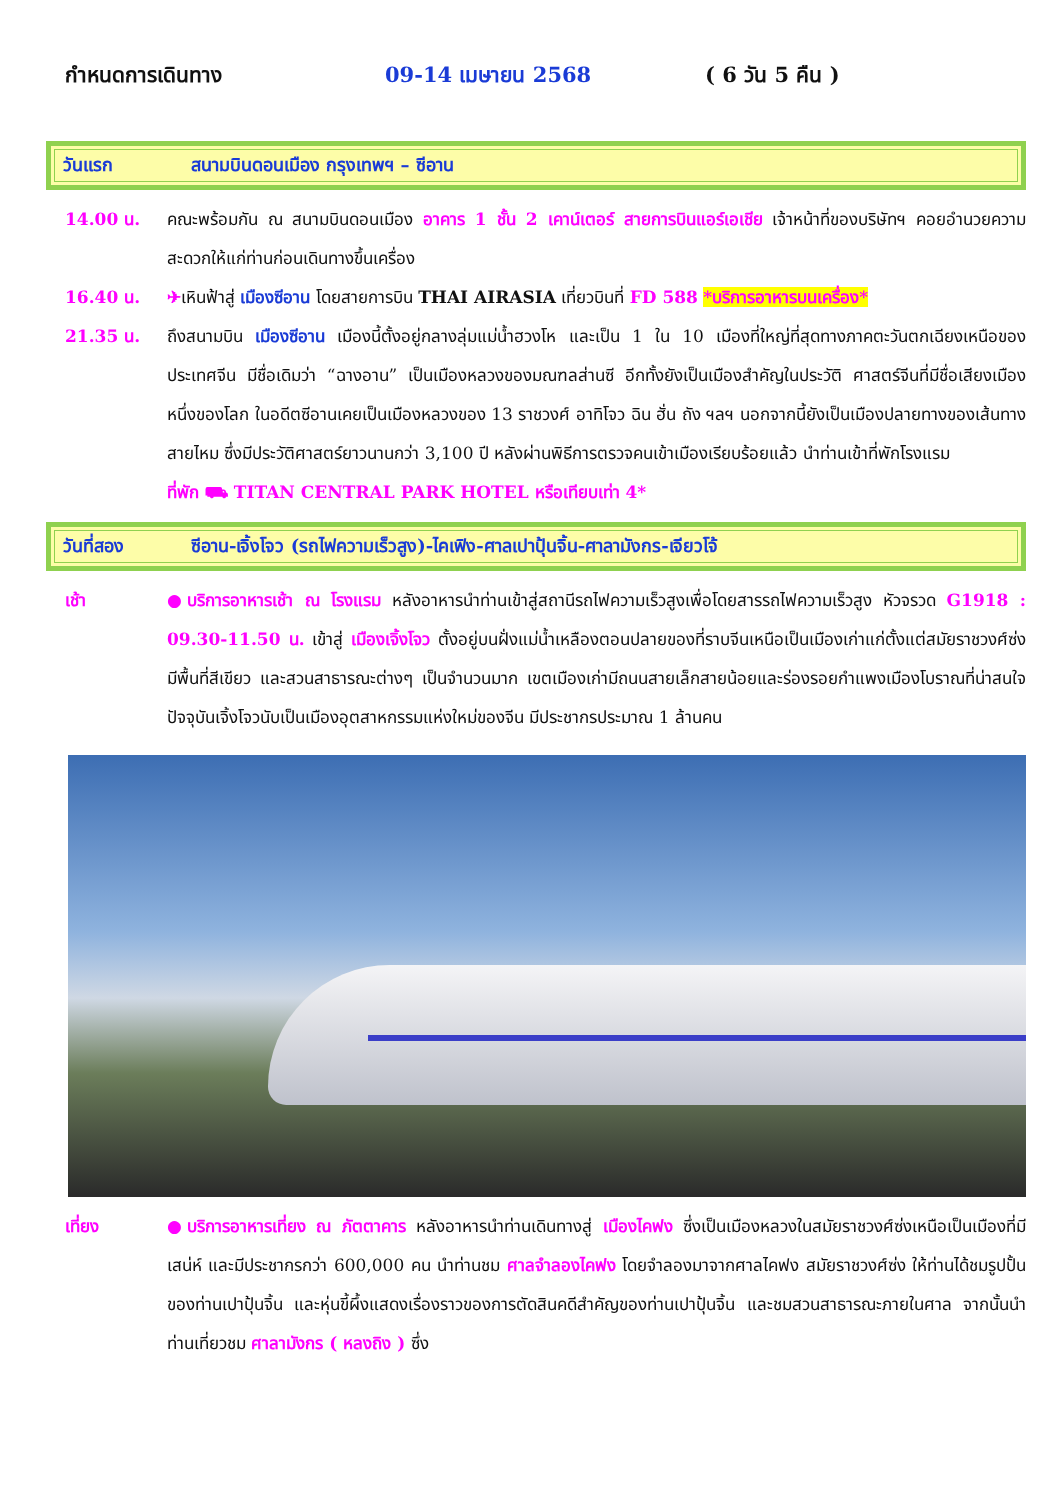กำหนดการเดินทาง 09-14 เมษายน 2568 ( 6 วัน 5 คืน )
วันแรก สนามบินดอนเมือง กรุงเทพฯ – ซีอาน
14.00 น. คณะพร้อมกัน ณ สนามบินดอนเมือง อาคาร 1 ชั้น 2 เคาน์เตอร์ สายการบินแอร์เอเชีย เจ้าหน้าที่ของบริษัทฯ คอยอำนวยความสะดวกให้แก่ท่านก่อนเดินทางขึ้นเครื่อง
16.40 น. ✈เหินฟ้าสู่ เมืองซีอาน โดยสายการบิน THAI AIRASIA เที่ยวบินที่ FD 588 *บริการอาหารบนเครื่อง*
21.35 น. ถึงสนามบิน เมืองซีอาน เมืองนี้ตั้งอยู่กลางลุ่มแม่น้ำฮวงโห และเป็น 1 ใน 10 เมืองที่ใหญ่ที่สุดทางภาคตะวันตกเฉียงเหนือของประเทศจีน มีชื่อเดิมว่า “ฉางอาน” เป็นเมืองหลวงของมณฑลส่านซี อีกทั้งยังเป็นเมืองสำคัญในประวัติ ศาสตร์จีนที่มีชื่อเสียงเมืองหนึ่งของโลก ในอดีตซีอานเคยเป็นเมืองหลวงของ 13 ราชวงศ์ อาทิโจว ฉิน ฮั่น ถัง ฯลฯ นอกจากนี้ยังเป็นเมืองปลายทางของเส้นทางสายไหม ซึ่งมีประวัติศาสตร์ยาวนานกว่า 3,100 ปี หลังผ่านพิธีการตรวจคนเข้าเมืองเรียบร้อยแล้ว นำท่านเข้าที่พักโรงแรม
ที่พัก ⛟ TITAN CENTRAL PARK HOTEL หรือเทียบเท่า 4*
วันที่สอง ซีอาน-เจิ้งโจว (รถไฟความเร็วสูง)-ไคเฟิง-ศาลเปาปุ้นจิ้น-ศาลามังกร-เจียวโจ้
เช้า ●บริการอาหารเช้า ณ โรงแรม หลังอาหารนำท่านเข้าสู่สถานีรถไฟความเร็วสูงเพื่อโดยสารรถไฟความเร็วสูง หัวจรวด G1918 : 09.30-11.50 น. เข้าสู่ เมืองเจิ้งโจว ตั้งอยู่บนฝั่งแม่น้ำเหลืองตอนปลายของที่ราบจีนเหนือเป็นเมืองเก่าแก่ตั้งแต่สมัยราชวงศ์ซ่ง มีพื้นที่สีเขียว และสวนสาธารณะต่างๆ เป็นจำนวนมาก เขตเมืองเก่ามีถนนสายเล็กสายน้อยและร่องรอยกำแพงเมืองโบราณที่น่าสนใจ ปัจจุบันเจิ้งโจวนับเป็นเมืองอุตสาหกรรมแห่งใหม่ของจีน มีประชากรประมาณ 1 ล้านคน
เที่ยง ●บริการอาหารเที่ยง ณ ภัตตาคาร หลังอาหารนำท่านเดินทางสู่ เมืองไคฟง ซึ่งเป็นเมืองหลวงในสมัยราชวงศ์ซ่งเหนือเป็นเมืองที่มีเสน่ห์ และมีประชากรกว่า 600,000 คน นำท่านชม ศาลจำลองไคฟง โดยจำลองมาจากศาลไคฟง สมัยราชวงศ์ซ่ง ให้ท่านได้ชมรูปปั้นของท่านเปาปุ้นจิ้น และหุ่นขี้ผึ้งแสดงเรื่องราวของการตัดสินคดีสำคัญของท่านเปาปุ้นจิ้น และชมสวนสาธารณะภายในศาล จากนั้นนำท่านเที่ยวชม ศาลามังกร ( หลงถิง ) ซึ่ง